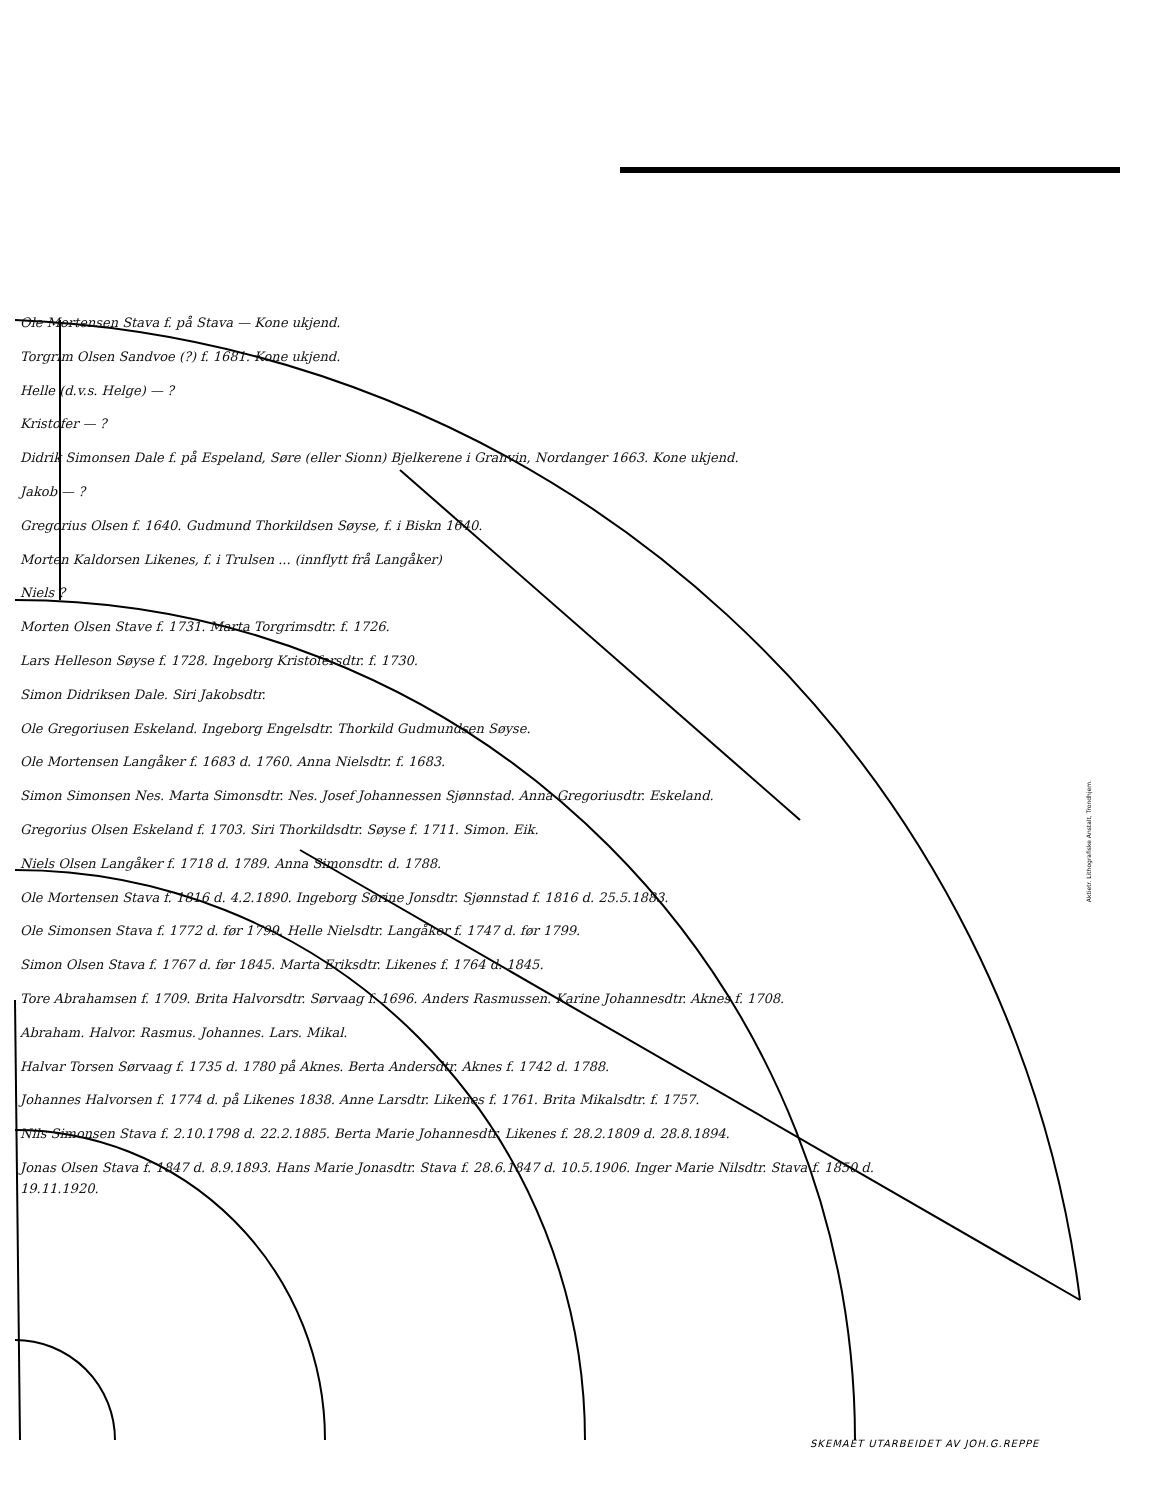Ole Mortensen Stava f. på Stava — Kone ukjend.
Torgrim Olsen Sandvoe (?) f. 1681. Kone ukjend.
Helle (d.v.s. Helge) — ?
Kristofer — ?
Didrik Simonsen Dale f. på Espeland, Søre (eller Sionn) Bjelkerene i Granvin, Nordanger 1663. Kone ukjend.
Jakob — ?
Gregorius Olsen f. 1640. Gudmund Thorkildsen Søyse, f. i Biskn 1640.
Morten Kaldorsen Likenes, f. i Trulsen ... (innflytt frå Langåker)
Niels ?
Morten Olsen Stave f. 1731. Marta Torgrimsdtr. f. 1726.
Lars Helleson Søyse f. 1728. Ingeborg Kristofersdtr. f. 1730.
Simon Didriksen Dale. Siri Jakobsdtr.
Ole Gregoriusen Eskeland. Ingeborg Engelsdtr. Thorkild Gudmundsen Søyse.
Ole Mortensen Langåker f. 1683 d. 1760. Anna Nielsdtr. f. 1683.
Simon Simonsen Nes. Marta Simonsdtr. Nes. Josef Johannessen Sjønnstad. Anna Gregoriusdtr. Eskeland.
Gregorius Olsen Eskeland f. 1703. Siri Thorkildsdtr. Søyse f. 1711. Simon. Eik.
Niels Olsen Langåker f. 1718 d. 1789. Anna Simonsdtr. d. 1788.
Ole Mortensen Stava f. 1816 d. 4.2.1890. Ingeborg Sørine Jonsdtr. Sjønnstad f. 1816 d. 25.5.1883.
Ole Simonsen Stava f. 1772 d. før 1799. Helle Nielsdtr. Langåker f. 1747 d. før 1799.
Simon Olsen Stava f. 1767 d. før 1845. Marta Eriksdtr. Likenes f. 1764 d. 1845.
Tore Abrahamsen f. 1709. Brita Halvorsdtr. Sørvaag f. 1696. Anders Rasmussen. Karine Johannesdtr. Aknes f. 1708.
Abraham. Halvor. Rasmus. Johannes. Lars. Mikal.
Halvar Torsen Sørvaag f. 1735 d. 1780 på Aknes. Berta Andersdtr. Aknes f. 1742 d. 1788.
Johannes Halvorsen f. 1774 d. på Likenes 1838. Anne Larsdtr. Likenes f. 1761. Brita Mikalsdtr. f. 1757.
Nils Simonsen Stava f. 2.10.1798 d. 22.2.1885. Berta Marie Johannesdtr. Likenes f. 28.2.1809 d. 28.8.1894.
Jonas Olsen Stava f. 1847 d. 8.9.1893. Hans Marie Jonasdtr. Stava f. 28.6.1847 d. 10.5.1906. Inger Marie Nilsdtr. Stava f. 1850 d. 19.11.1920.
Aktietr. Lithografiske Anstalt, Trondhjem.
SKEMAET UTARBEIDET AV JOH.G.REPPE